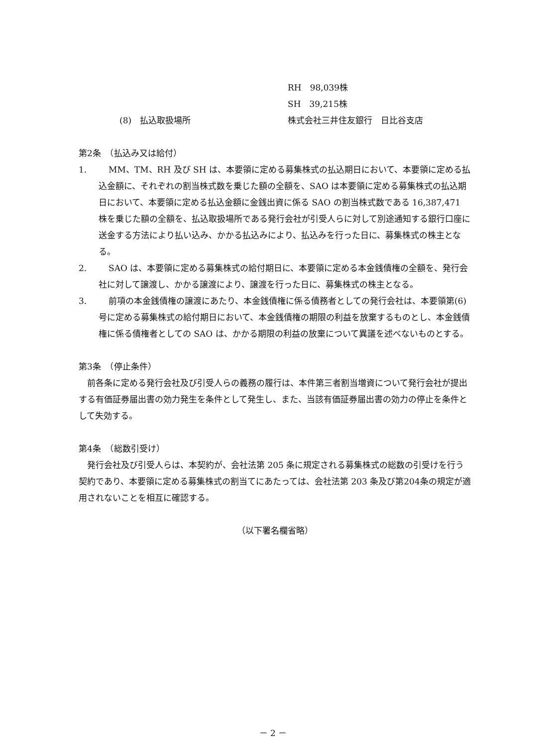RH　98,039株
SH　39,215株
(8)　払込取扱場所 株式会社三井住友銀行　日比谷支店
第2条　（払込み又は給付）
1. MM、TM、RH 及び SH は、本要領に定める募集株式の払込期日において、本要領に定める払込金額に、それぞれの割当株式数を乗じた額の全額を、SAO は本要領に定める募集株式の払込期日において、本要領に定める払込金額に金銭出資に係る SAO の割当株式数である 16,387,471 株を乗じた額の全額を、払込取扱場所である発行会社が引受人らに対して別途通知する銀行口座に送金する方法により払い込み、かかる払込みにより、払込みを行った日に、募集株式の株主となる。
2. SAO は、本要領に定める募集株式の給付期日に、本要領に定める本金銭債権の全額を、発行会社に対して譲渡し、かかる譲渡により、譲渡を行った日に、募集株式の株主となる。
3. 前項の本金銭債権の譲渡にあたり、本金銭債権に係る債務者としての発行会社は、本要領第(6)号に定める募集株式の給付期日において、本金銭債権の期限の利益を放棄するものとし、本金銭債権に係る債権者としての SAO は、かかる期限の利益の放棄について異議を述べないものとする。
第3条　（停止条件）
前各条に定める発行会社及び引受人らの義務の履行は、本件第三者割当増資について発行会社が提出する有価証券届出書の効力発生を条件として発生し、また、当該有価証券届出書の効力の停止を条件として失効する。
第4条　（総数引受け）
発行会社及び引受人らは、本契約が、会社法第 205 条に規定される募集株式の総数の引受けを行う契約であり、本要領に定める募集株式の割当てにあたっては、会社法第 203 条及び第204条の規定が適用されないことを相互に確認する。
（以下署名欄省略）
－ 2 －